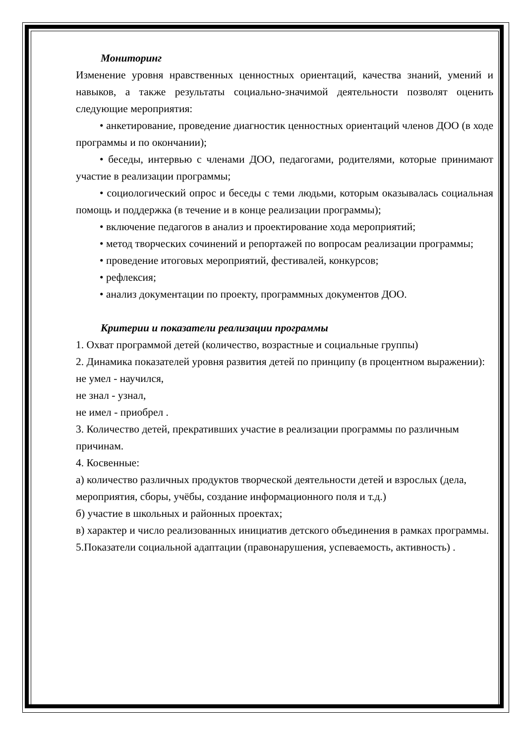Мониторинг
Изменение уровня нравственных ценностных ориентаций, качества знаний, умений и навыков, а также результаты социально-значимой деятельности позволят оценить следующие мероприятия:
• анкетирование, проведение диагностик ценностных ориентаций членов ДОО (в ходе программы и по окончании);
• беседы, интервью с членами ДОО, педагогами, родителями, которые принимают участие в реализации программы;
• социологический опрос и беседы с теми людьми, которым оказывалась социальная помощь и поддержка (в течение и в конце реализации программы);
• включение педагогов в анализ и проектирование хода мероприятий;
• метод творческих сочинений и репортажей по вопросам реализации программы;
• проведение итоговых мероприятий, фестивалей, конкурсов;
• рефлексия;
• анализ документации по проекту, программных документов ДОО.
Критерии и показатели реализации программы
1. Охват программой детей (количество, возрастные и социальные группы)
2. Динамика показателей уровня развития детей по принципу (в процентном выражении):
не умел - научился,
не знал - узнал,
не имел - приобрел .
3. Количество детей, прекративших участие в реализации программы по различным причинам.
4. Косвенные:
а) количество различных продуктов творческой деятельности детей и взрослых (дела, мероприятия, сборы, учёбы, создание информационного поля и т.д.)
б) участие в школьных и районных проектах;
в) характер и число реализованных инициатив детского объединения в рамках программы.
5.Показатели социальной адаптации (правонарушения, успеваемость, активность) .